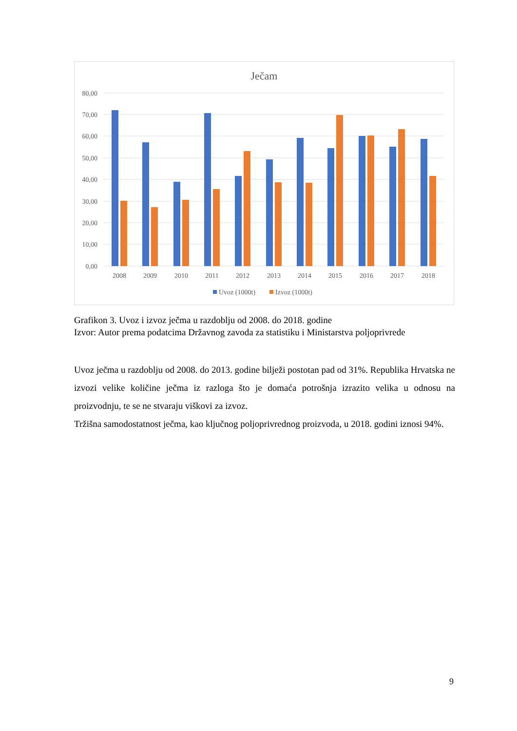Ječam
80,00
70,00
60,00
50,00
40,00
30,00
20,00
10,00
0,00
2008
2009
2010
2011
2012
2013
2014
2015
2016
2017
2018
Uvoz (1000t)
Izvoz (1000t)
Grafikon 3. Uvoz i izvoz ječma u razdoblju od 2008. do 2018. godine
Izvor: Autor prema podatcima Državnog zavoda za statistiku i Ministarstva poljoprivrede
Uvoz ječma u razdoblju od 2008. do 2013. godine bilježi postotan pad od 31%. Republika Hrvatska ne izvozi velike količine ječma iz razloga što je domaća potrošnja izrazito velika u odnosu na proizvodnju, te se ne stvaraju viškovi za izvoz.
Tržišna samodostatnost ječma, kao ključnog poljoprivrednog proizvoda, u 2018. godini iznosi 94%.
9